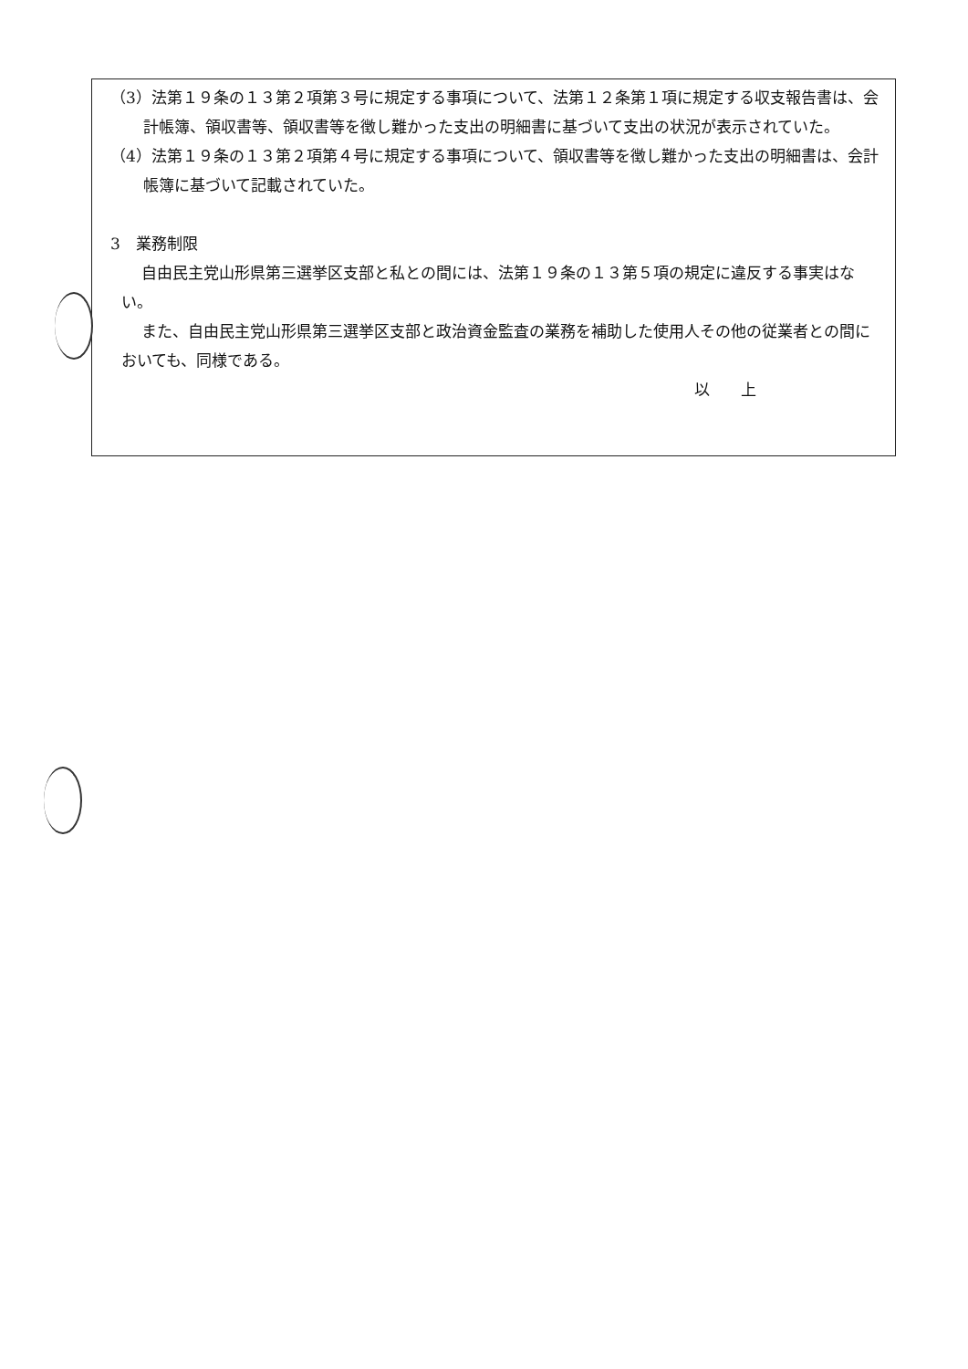（3）法第１９条の１３第２項第３号に規定する事項について、法第１２条第１項に規定する収支報告書は、会計帳簿、領収書等、領収書等を徴し難かった支出の明細書に基づいて支出の状況が表示されていた。
（4）法第１９条の１３第２項第４号に規定する事項について、領収書等を徴し難かった支出の明細書は、会計帳簿に基づいて記載されていた。
3　業務制限
自由民主党山形県第三選挙区支部と私との間には、法第１９条の１３第５項の規定に違反する事実はない。
また、自由民主党山形県第三選挙区支部と政治資金監査の業務を補助した使用人その他の従業者との間においても、同様である。
以　　上